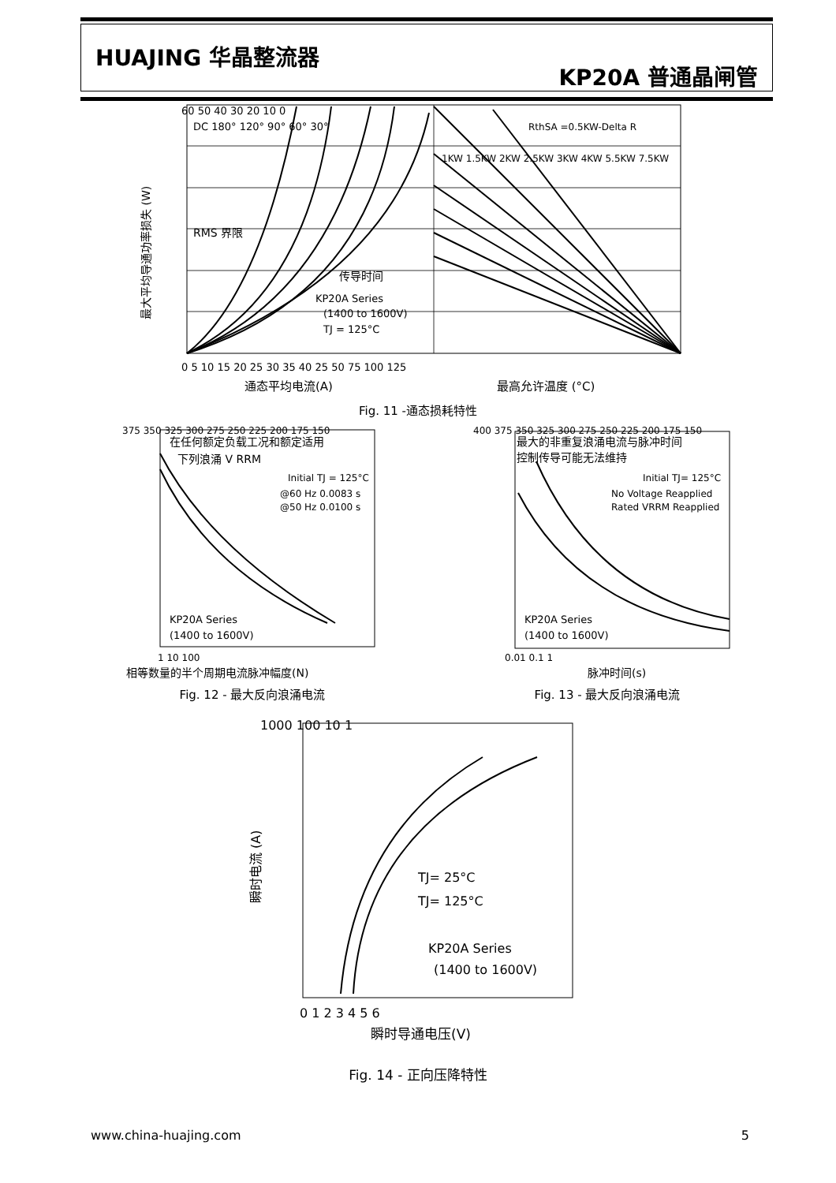HUAJING 华晶整流器
KP20A 普通晶闸管
最大平均导通功率损失 (W)
DC 180° 120° 90° 60° 30°
RMS 界限
传导时间
KP20A Series
(1400 to 1600V)
TJ = 125°C
1KW 1.5KW 2KW 2.5KW 3KW 4KW 5.5KW 7.5KW
RthSA =0.5KW-Delta R
0 5 10 15 20 25 30 35 40 25 50 75 100 125
60 50 40 30 20 10 0
通态平均电流(A)
最高允许温度 (°C)
Fig. 11 -通态损耗特性
在任何额定负载工况和额定适用
下列浪涌 V RRM
Initial TJ = 125°C
@60 Hz 0.0083 s
@50 Hz 0.0100 s
KP20A Series
(1400 to 1600V)
375 350 325 300 275 250 225 200 175 150
1 10 100
相等数量的半个周期电流脉冲幅度(N)
Fig. 12 - 最大反向浪涌电流
最大的非重复浪涌电流与脉冲时间
控制传导可能无法维持
Initial TJ= 125°C
No Voltage Reapplied
Rated VRRM Reapplied
KP20A Series
(1400 to 1600V)
400 375 350 325 300 275 250 225 200 175 150
0.01 0.1 1
脉冲时间(s)
Fig. 13 - 最大反向浪涌电流
1000 100 10 1
TJ= 25°C
TJ= 125°C
KP20A Series
(1400 to 1600V)
0 1 2 3 4 5 6
瞬时导通电压(V)
瞬时电流 (A)
Fig. 14 - 正向压降特性
www.china-huajing.com 5